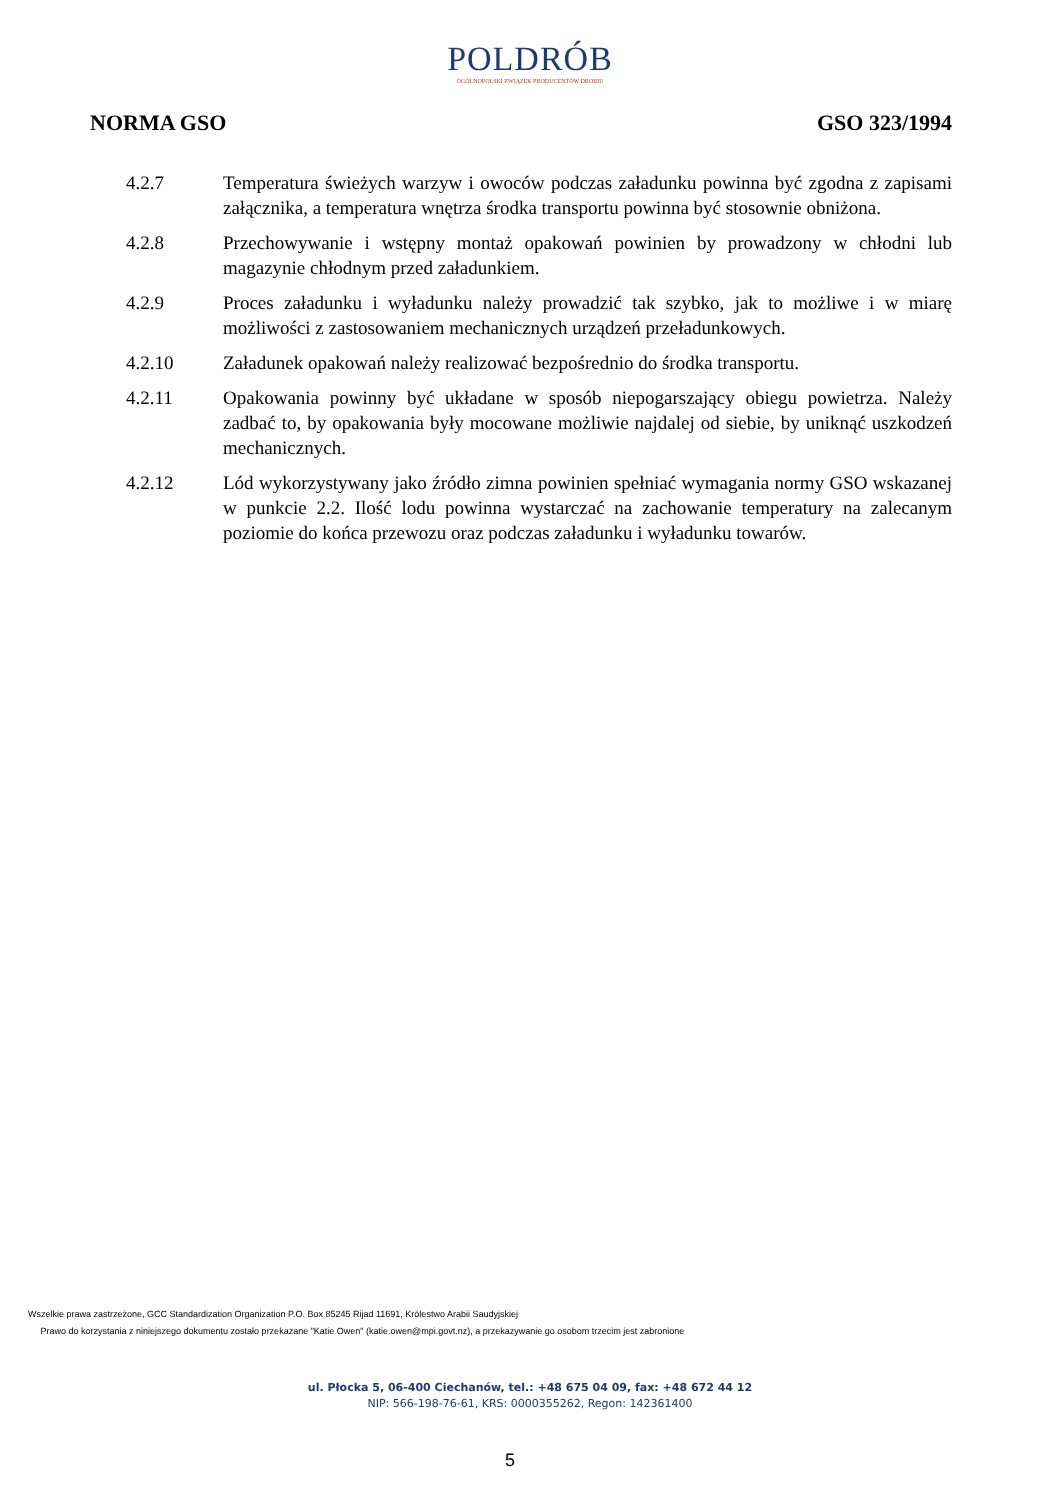POLDRÓB
OGÓLNOPOLSKI ZWIĄZEK PRODUCENTÓW DROBIU
NORMA GSO GSO 323/1994
4.2.7 Temperatura świeżych warzyw i owoców podczas załadunku powinna być zgodna z zapisami załącznika, a temperatura wnętrza środka transportu powinna być stosownie obniżona.
4.2.8 Przechowywanie i wstępny montaż opakowań powinien by prowadzony w chłodni lub magazynie chłodnym przed załadunkiem.
4.2.9 Proces załadunku i wyładunku należy prowadzić tak szybko, jak to możliwe i w miarę możliwości z zastosowaniem mechanicznych urządzeń przeładunkowych.
4.2.10 Załadunek opakowań należy realizować bezpośrednio do środka transportu.
4.2.11 Opakowania powinny być układane w sposób niepogarszający obiegu powietrza. Należy zadbać to, by opakowania były mocowane możliwie najdalej od siebie, by uniknąć uszkodzeń mechanicznych.
4.2.12 Lód wykorzystywany jako źródło zimna powinien spełniać wymagania normy GSO wskazanej w punkcie 2.2. Ilość lodu powinna wystarczać na zachowanie temperatury na zalecanym poziomie do końca przewozu oraz podczas załadunku i wyładunku towarów.
Wszelkie prawa zastrzeżone, GCC Standardization Organization P.O. Box 85245 Rijad 11691, Królestwo Arabii Saudyjskiej
Prawo do korzystania z niniejszego dokumentu zostało przekazane "Katie Owen" (katie.owen@mpi.govt.nz), a przekazywanie go osobom trzecim jest zabronione
ul. Płocka 5, 06-400 Ciechanów, tel.: +48 675 04 09, fax: +48 672 44 12
NIP: 566-198-76-61, KRS: 0000355262, Regon: 142361400
5